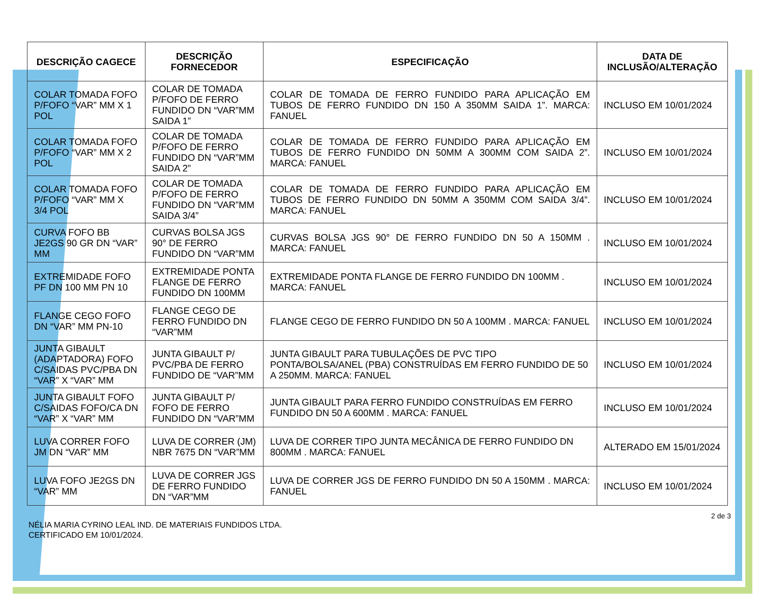| DESCRIÇÃO CAGECE | DESCRIÇÃO FORNECEDOR | ESPECIFICAÇÃO | DATA DE INCLUSÃO/ALTERAÇÃO |
| --- | --- | --- | --- |
| COLAR TOMADA FOFO P/FOFO “VAR” MM X 1 POL | COLAR DE TOMADA P/FOFO DE FERRO FUNDIDO DN “VAR”MM SAIDA 1” | COLAR DE TOMADA DE FERRO FUNDIDO PARA APLICAÇÃO EM TUBOS DE FERRO FUNDIDO DN 150 A 350MM SAIDA 1”. MARCA: FANUEL | INCLUSO EM 10/01/2024 |
| COLAR TOMADA FOFO P/FOFO “VAR” MM X 2 POL | COLAR DE TOMADA P/FOFO DE FERRO FUNDIDO DN “VAR”MM SAIDA 2” | COLAR DE TOMADA DE FERRO FUNDIDO PARA APLICAÇÃO EM TUBOS DE FERRO FUNDIDO DN 50MM A 300MM COM SAIDA 2”. MARCA: FANUEL | INCLUSO EM 10/01/2024 |
| COLAR TOMADA FOFO P/FOFO “VAR” MM X 3/4 POL | COLAR DE TOMADA P/FOFO DE FERRO FUNDIDO DN “VAR”MM SAIDA 3/4” | COLAR DE TOMADA DE FERRO FUNDIDO PARA APLICAÇÃO EM TUBOS DE FERRO FUNDIDO DN 50MM A 350MM COM SAIDA 3/4”. MARCA: FANUEL | INCLUSO EM 10/01/2024 |
| CURVA FOFO BB JE2GS 90 GR DN “VAR” MM | CURVAS BOLSA JGS 90° DE FERRO FUNDIDO DN “VAR”MM | CURVAS BOLSA JGS 90° DE FERRO FUNDIDO DN 50 A 150MM . MARCA: FANUEL | INCLUSO EM 10/01/2024 |
| EXTREMIDADE FOFO PF DN 100 MM PN 10 | EXTREMIDADE PONTA FLANGE DE FERRO FUNDIDO DN 100MM | EXTREMIDADE PONTA FLANGE DE FERRO FUNDIDO DN 100MM . MARCA: FANUEL | INCLUSO EM 10/01/2024 |
| FLANGE CEGO FOFO DN “VAR” MM PN-10 | FLANGE CEGO DE FERRO FUNDIDO DN “VAR”MM | FLANGE CEGO DE FERRO FUNDIDO DN 50 A 100MM . MARCA: FANUEL | INCLUSO EM 10/01/2024 |
| JUNTA GIBAULT (ADAPTADORA) FOFO C/SAIDAS PVC/PBA DN “VAR” X “VAR” MM | JUNTA GIBAULT P/ PVC/PBA DE FERRO FUNDIDO DE “VAR”MM | JUNTA GIBAULT PARA TUBULAÇÕES DE PVC TIPO PONTA/BOLSA/ANEL (PBA) CONSTRUÍDAS EM FERRO FUNDIDO DE 50 A 250MM. MARCA: FANUEL | INCLUSO EM 10/01/2024 |
| JUNTA GIBAULT FOFO C/SAIDAS FOFO/CA DN “VAR” X “VAR” MM | JUNTA GIBAULT P/ FOFO DE FERRO FUNDIDO DN “VAR”MM | JUNTA GIBAULT PARA FERRO FUNDIDO CONSTRUÍDAS EM FERRO FUNDIDO DN 50 A 600MM . MARCA: FANUEL | INCLUSO EM 10/01/2024 |
| LUVA CORRER FOFO JM DN “VAR” MM | LUVA DE CORRER (JM) NBR 7675 DN “VAR”MM | LUVA DE CORRER TIPO JUNTA MECÂNICA DE FERRO FUNDIDO DN 800MM . MARCA: FANUEL | ALTERADO EM 15/01/2024 |
| LUVA FOFO JE2GS DN “VAR” MM | LUVA DE CORRER JGS DE FERRO FUNDIDO DN “VAR”MM | LUVA DE CORRER JGS DE FERRO FUNDIDO DN 50 A 150MM . MARCA: FANUEL | INCLUSO EM 10/01/2024 |
2 de 3
NÉLIA MARIA CYRINO LEAL IND. DE MATERIAIS FUNDIDOS LTDA.
CERTIFICADO EM 10/01/2024.